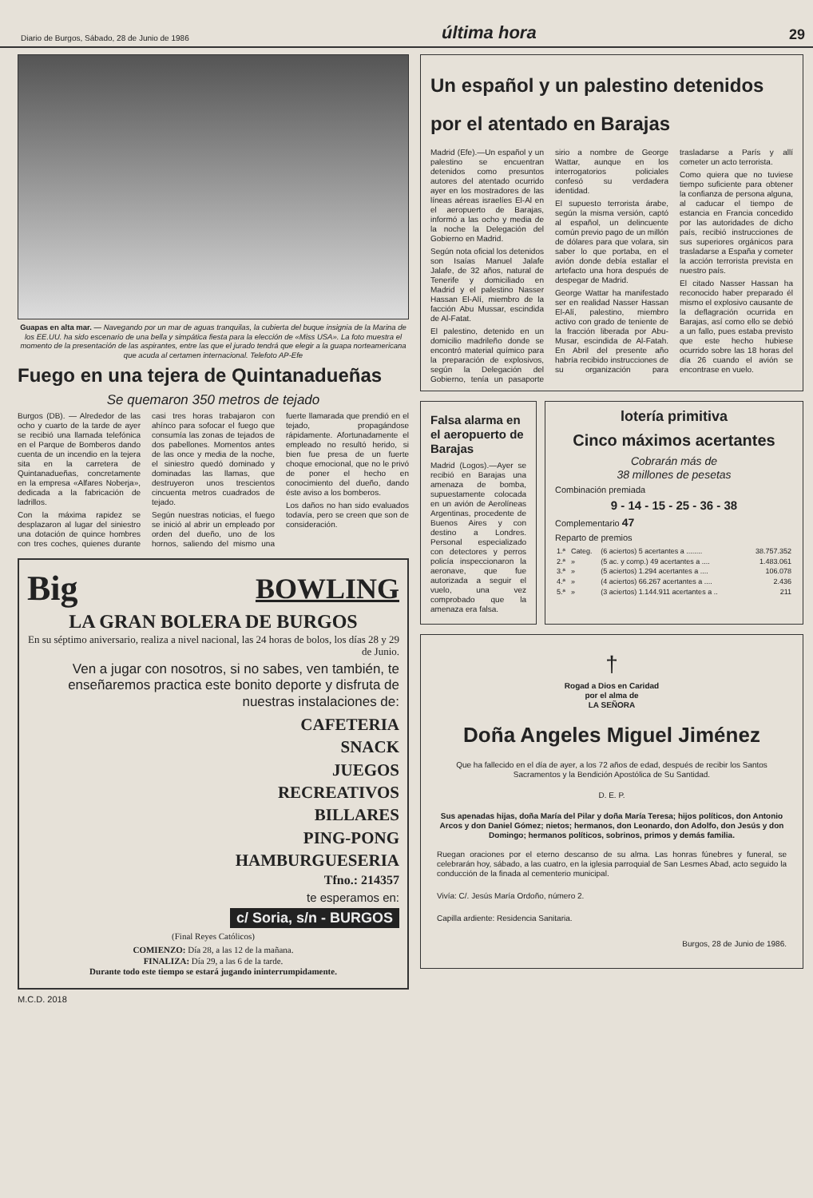Diario de Burgos, Sábado, 28 de Junio de 1986 última hora 29
Guapas en alta mar. — Navegando por un mar de aguas tranquilas, la cubierta del buque insignia de la Marina de los EE.UU. ha sido escenario de una bella y simpática fiesta para la elección de «Miss USA». La foto muestra el momento de la presentación de las aspirantes, entre las que el jurado tendrá que elegir a la guapa norteamericana que acuda al certamen internacional. Telefoto AP-Efe
Fuego en una tejera de Quintanadueñas
Se quemaron 350 metros de tejado
Burgos (DB). — Alrededor de las ocho y cuarto de la tarde de ayer se recibió una llamada telefónica en el Parque de Bomberos dando cuenta de un incendio en la tejera sita en la carretera de Quintanadueñas, concretamente en la empresa «Alfares Noberja», dedicada a la fabricación de ladrillos.
Con la máxima rapidez se desplazaron al lugar del siniestro una dotación de quince hombres con tres coches, quienes durante casi tres horas trabajaron con ahínco para sofocar el fuego que consumía las zonas de tejados de dos pabellones. Momentos antes de las once y media de la noche, el siniestro quedó dominado y dominadas las llamas, que destruyeron unos trescientos cincuenta metros cuadrados de tejado.
Según nuestras noticias, el fuego se inició al abrir un empleado por orden del dueño, uno de los hornos, saliendo del mismo una fuerte llamarada que prendió en el tejado, propagándose rápidamente. Afortunadamente el empleado no resultó herido, si bien fue presa de un fuerte choque emocional, que no le privó de poner el hecho en conocimiento del dueño, dando éste aviso a los bomberos.
Los daños no han sido evaluados todavía, pero se creen que son de consideración.
Big BOWLING
LA GRAN BOLERA DE BURGOS
En su séptimo aniversario, realiza a nivel nacional, las 24 horas de bolos, los días 28 y 29 de Junio.
Ven a jugar con nosotros, si no sabes, ven también, te enseñaremos practica este bonito deporte y disfruta de nuestras instalaciones de:
CAFETERIA
SNACK
JUEGOS
RECREATIVOS
BILLARES
PING-PONG
HAMBURGUESERIA
Tfno.: 214357
te esperamos en:
c/ Soria, s/n - BURGOS
(Final Reyes Católicos)
COMIENZO: Día 28, a las 12 de la mañana.
FINALIZA: Día 29, a las 6 de la tarde.
Durante todo este tiempo se estará jugando ininterrumpidamente.
M.C.D. 2018
Un español y un palestino detenidos por el atentado en Barajas
Madrid (Efe).—Un español y un palestino se encuentran detenidos como presuntos autores del atentado ocurrido ayer en los mostradores de las líneas aéreas israelíes El-Al en el aeropuerto de Barajas, informó a las ocho y media de la noche la Delegación del Gobierno en Madrid.
Según nota oficial los detenidos son Isaías Manuel Jalafe Jalafe, de 32 años, natural de Tenerife y domiciliado en Madrid y el palestino Nasser Hassan El-Alí, miembro de la facción Abu Mussar, escindida de Al-Fatat.
El palestino, detenido en un domicilio madrileño donde se encontró material químico para la preparación de explosivos, según la Delegación del Gobierno, tenía un pasaporte sirio a nombre de George Wattar, aunque en los interrogatorios policiales confesó su verdadera identidad.
El supuesto terrorista árabe, según la misma versión, captó al español, un delincuente común previo pago de un millón de dólares para que volara, sin saber lo que portaba, en el avión donde debía estallar el artefacto una hora después de despegar de Madrid.
George Wattar ha manifestado ser en realidad Nasser Hassan El-Alí, palestino, miembro activo con grado de teniente de la fracción liberada por Abu-Musar, escindida de Al-Fatah. En Abril del presente año habría recibido instrucciones de su organización para trasladarse a París y allí cometer un acto terrorista.
Como quiera que no tuviese tiempo suficiente para obtener la confianza de persona alguna, al caducar el tiempo de estancia en Francia concedido por las autoridades de dicho país, recibió instrucciones de sus superiores orgánicos para trasladarse a España y cometer la acción terrorista prevista en nuestro país.
El citado Nasser Hassan ha reconocido haber preparado él mismo el explosivo causante de la deflagración ocurrida en Barajas, así como ello se debió a un fallo, pues estaba previsto que este hecho hubiese ocurrido sobre las 18 horas del día 26 cuando el avión se encontrase en vuelo.
Falsa alarma en el aeropuerto de Barajas
Madrid (Logos).—Ayer se recibió en Barajas una amenaza de bomba, supuestamente colocada en un avión de Aerolíneas Argentinas, procedente de Buenos Aires y con destino a Londres. Personal especializado con detectores y perros policía inspeccionaron la aeronave, que fue autorizada a seguir el vuelo, una vez comprobado que la amenaza era falsa.
lotería primitiva
Cinco máximos acertantes
Cobrarán más de
38 millones de pesetas
Combinación premiada
9 - 14 - 15 - 25 - 36 - 38
Complementario 47
Reparto de premios
| 1.ª | Categ. | (6 aciertos) 5 acertantes a ........ | 38.757.352 |
| 2.ª | » | (5 ac. y comp.) 49 acertantes a .... | 1.483.061 |
| 3.ª | » | (5 aciertos) 1.294 acertantes a .... | 106.078 |
| 4.ª | » | (4 aciertos) 66.267 acertantes a .... | 2.436 |
| 5.ª | » | (3 aciertos) 1.144.911 acertantes a .. | 211 |
†
Rogad a Dios en Caridad
por el alma de
LA SEÑORA
Doña Angeles Miguel Jiménez
Que ha fallecido en el día de ayer, a los 72 años de edad, después de recibir los Santos Sacramentos y la Bendición Apostólica de Su Santidad.
D. E. P.
Sus apenadas hijas, doña María del Pilar y doña María Teresa; hijos políticos, don Antonio Arcos y don Daniel Gómez; nietos; hermanos, don Leonardo, don Adolfo, don Jesús y don Domingo; hermanos políticos, sobrinos, primos y demás familia.
Ruegan oraciones por el eterno descanso de su alma. Las honras fúnebres y funeral, se celebrarán hoy, sábado, a las cuatro, en la iglesia parroquial de San Lesmes Abad, acto seguido la conducción de la finada al cementerio municipal.
Vivía: C/. Jesús María Ordoño, número 2.
Capilla ardiente: Residencia Sanitaria.
Burgos, 28 de Junio de 1986.